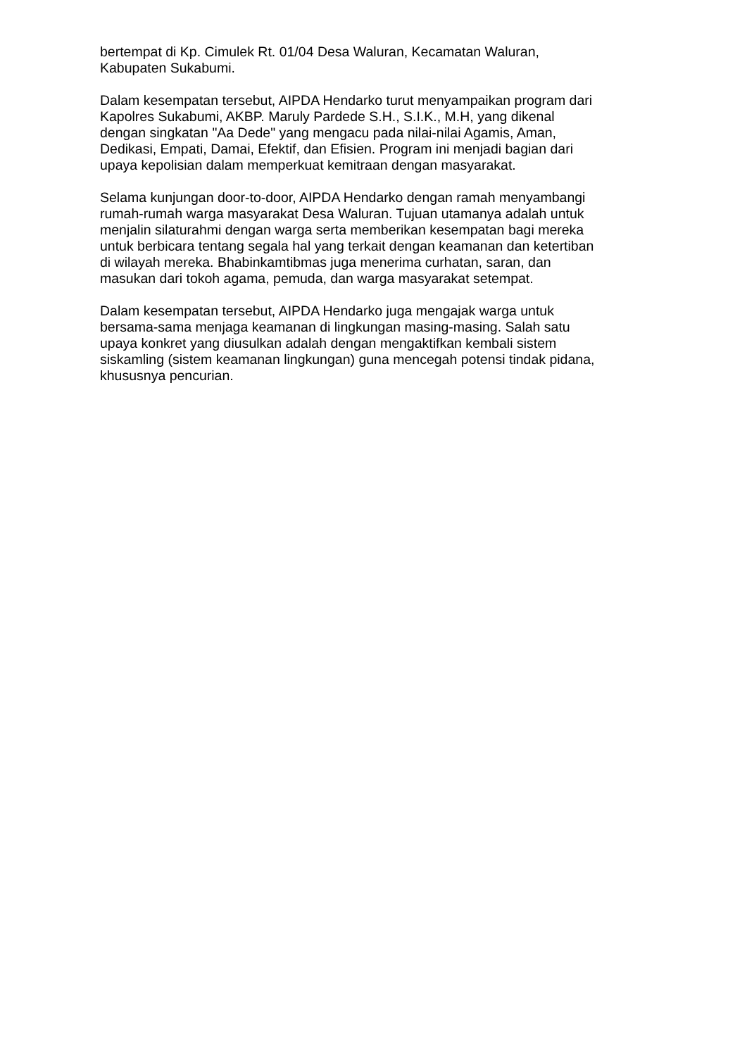bertempat di Kp. Cimulek Rt. 01/04 Desa Waluran, Kecamatan Waluran,
Kabupaten Sukabumi.
Dalam kesempatan tersebut, AIPDA Hendarko turut menyampaikan program dari
Kapolres Sukabumi, AKBP. Maruly Pardede S.H., S.I.K., M.H, yang dikenal
dengan singkatan "Aa Dede" yang mengacu pada nilai-nilai Agamis, Aman,
Dedikasi, Empati, Damai, Efektif, dan Efisien. Program ini menjadi bagian dari
upaya kepolisian dalam memperkuat kemitraan dengan masyarakat.
Selama kunjungan door-to-door, AIPDA Hendarko dengan ramah menyambangi
rumah-rumah warga masyarakat Desa Waluran. Tujuan utamanya adalah untuk
menjalin silaturahmi dengan warga serta memberikan kesempatan bagi mereka
untuk berbicara tentang segala hal yang terkait dengan keamanan dan ketertiban
di wilayah mereka. Bhabinkamtibmas juga menerima curhatan, saran, dan
masukan dari tokoh agama, pemuda, dan warga masyarakat setempat.
Dalam kesempatan tersebut, AIPDA Hendarko juga mengajak warga untuk
bersama-sama menjaga keamanan di lingkungan masing-masing. Salah satu
upaya konkret yang diusulkan adalah dengan mengaktifkan kembali sistem
siskamling (sistem keamanan lingkungan) guna mencegah potensi tindak pidana,
khususnya pencurian.